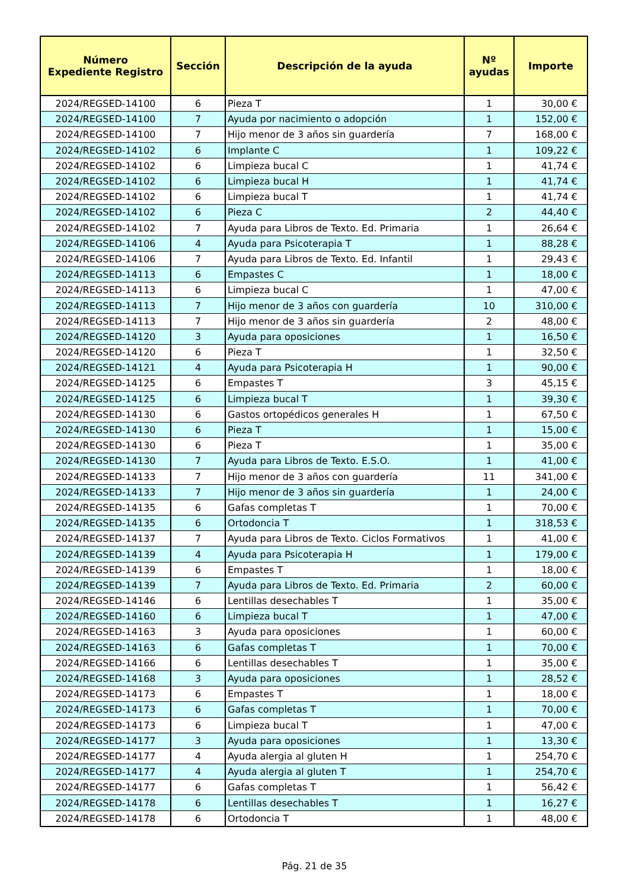| Número Expediente Registro | Sección | Descripción de la ayuda | Nº ayudas | Importe |
| --- | --- | --- | --- | --- |
| 2024/REGSED-14100 | 6 | Pieza T | 1 | 30,00 € |
| 2024/REGSED-14100 | 7 | Ayuda por nacimiento o adopción | 1 | 152,00 € |
| 2024/REGSED-14100 | 7 | Hijo menor de 3 años sin guardería | 7 | 168,00 € |
| 2024/REGSED-14102 | 6 | Implante C | 1 | 109,22 € |
| 2024/REGSED-14102 | 6 | Limpieza bucal C | 1 | 41,74 € |
| 2024/REGSED-14102 | 6 | Limpieza bucal H | 1 | 41,74 € |
| 2024/REGSED-14102 | 6 | Limpieza bucal T | 1 | 41,74 € |
| 2024/REGSED-14102 | 6 | Pieza C | 2 | 44,40 € |
| 2024/REGSED-14102 | 7 | Ayuda para Libros de Texto. Ed. Primaria | 1 | 26,64 € |
| 2024/REGSED-14106 | 4 | Ayuda para Psicoterapia T | 1 | 88,28 € |
| 2024/REGSED-14106 | 7 | Ayuda para Libros de Texto. Ed. Infantil | 1 | 29,43 € |
| 2024/REGSED-14113 | 6 | Empastes C | 1 | 18,00 € |
| 2024/REGSED-14113 | 6 | Limpieza bucal C | 1 | 47,00 € |
| 2024/REGSED-14113 | 7 | Hijo menor de 3 años con guardería | 10 | 310,00 € |
| 2024/REGSED-14113 | 7 | Hijo menor de 3 años sin guardería | 2 | 48,00 € |
| 2024/REGSED-14120 | 3 | Ayuda para oposiciones | 1 | 16,50 € |
| 2024/REGSED-14120 | 6 | Pieza T | 1 | 32,50 € |
| 2024/REGSED-14121 | 4 | Ayuda para Psicoterapia H | 1 | 90,00 € |
| 2024/REGSED-14125 | 6 | Empastes T | 3 | 45,15 € |
| 2024/REGSED-14125 | 6 | Limpieza bucal T | 1 | 39,30 € |
| 2024/REGSED-14130 | 6 | Gastos ortopédicos generales H | 1 | 67,50 € |
| 2024/REGSED-14130 | 6 | Pieza T | 1 | 15,00 € |
| 2024/REGSED-14130 | 6 | Pieza T | 1 | 35,00 € |
| 2024/REGSED-14130 | 7 | Ayuda para Libros de Texto. E.S.O. | 1 | 41,00 € |
| 2024/REGSED-14133 | 7 | Hijo menor de 3 años con guardería | 11 | 341,00 € |
| 2024/REGSED-14133 | 7 | Hijo menor de 3 años sin guardería | 1 | 24,00 € |
| 2024/REGSED-14135 | 6 | Gafas completas T | 1 | 70,00 € |
| 2024/REGSED-14135 | 6 | Ortodoncia T | 1 | 318,53 € |
| 2024/REGSED-14137 | 7 | Ayuda para Libros de Texto. Ciclos Formativos | 1 | 41,00 € |
| 2024/REGSED-14139 | 4 | Ayuda para Psicoterapia H | 1 | 179,00 € |
| 2024/REGSED-14139 | 6 | Empastes T | 1 | 18,00 € |
| 2024/REGSED-14139 | 7 | Ayuda para Libros de Texto. Ed. Primaria | 2 | 60,00 € |
| 2024/REGSED-14146 | 6 | Lentillas desechables T | 1 | 35,00 € |
| 2024/REGSED-14160 | 6 | Limpieza bucal T | 1 | 47,00 € |
| 2024/REGSED-14163 | 3 | Ayuda para oposiciones | 1 | 60,00 € |
| 2024/REGSED-14163 | 6 | Gafas completas T | 1 | 70,00 € |
| 2024/REGSED-14166 | 6 | Lentillas desechables T | 1 | 35,00 € |
| 2024/REGSED-14168 | 3 | Ayuda para oposiciones | 1 | 28,52 € |
| 2024/REGSED-14173 | 6 | Empastes T | 1 | 18,00 € |
| 2024/REGSED-14173 | 6 | Gafas completas T | 1 | 70,00 € |
| 2024/REGSED-14173 | 6 | Limpieza bucal T | 1 | 47,00 € |
| 2024/REGSED-14177 | 3 | Ayuda para oposiciones | 1 | 13,30 € |
| 2024/REGSED-14177 | 4 | Ayuda alergia al gluten H | 1 | 254,70 € |
| 2024/REGSED-14177 | 4 | Ayuda alergia al gluten T | 1 | 254,70 € |
| 2024/REGSED-14177 | 6 | Gafas completas T | 1 | 56,42 € |
| 2024/REGSED-14178 | 6 | Lentillas desechables T | 1 | 16,27 € |
| 2024/REGSED-14178 | 6 | Ortodoncia T | 1 | 48,00 € |
Pág. 21 de 35